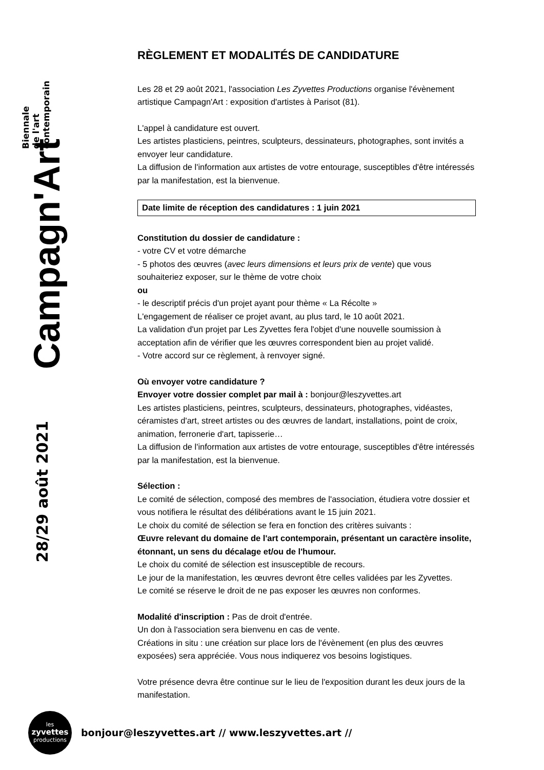Biennale
de l'art
contemporain
Campagn'Art
28/29 août 2021
RÈGLEMENT ET MODALITÉS DE CANDIDATURE
Les 28 et 29 août 2021, l'association Les Zyvettes Productions organise l'évènement artistique Campagn'Art : exposition d'artistes à Parisot (81).
L'appel à candidature est ouvert.
Les artistes plasticiens, peintres, sculpteurs, dessinateurs, photographes, sont invités a envoyer leur candidature.
La diffusion de l'information aux artistes de votre entourage, susceptibles d'être intéressés par la manifestation, est la bienvenue.
Date limite de réception des candidatures : 1 juin 2021
Constitution du dossier de candidature :
- votre CV et votre démarche
- 5 photos des œuvres (avec leurs dimensions et leurs prix de vente) que vous souhaiteriez exposer, sur le thème de votre choix
ou
- le descriptif précis d'un projet ayant pour thème « La Récolte »
L'engagement de réaliser ce projet avant, au plus tard, le 10 août 2021.
La validation d'un projet par Les Zyvettes fera l'objet d'une nouvelle soumission à acceptation afin de vérifier que les œuvres correspondent bien au projet validé.
- Votre accord sur ce règlement, à renvoyer signé.
Où envoyer votre candidature ?
Envoyer votre dossier complet par mail à : bonjour@leszyvettes.art
Les artistes plasticiens, peintres, sculpteurs, dessinateurs, photographes, vidéastes, céramistes d'art, street artistes ou des œuvres de landart, installations, point de croix, animation, ferronerie d'art, tapisserie…
La diffusion de l'information aux artistes de votre entourage, susceptibles d'être intéressés par la manifestation, est la bienvenue.
Sélection :
Le comité de sélection, composé des membres de l'association, étudiera votre dossier et vous notifiera le résultat des délibérations avant le 15 juin 2021.
Le choix du comité de sélection se fera en fonction des critères suivants :
Œuvre relevant du domaine de l'art contemporain, présentant un caractère insolite, étonnant, un sens du décalage et/ou de l'humour.
Le choix du comité de sélection est insusceptible de recours.
Le jour de la manifestation, les œuvres devront être celles validées par les Zyvettes.
Le comité se réserve le droit de ne pas exposer les œuvres non conformes.
Modalité d'inscription : Pas de droit d'entrée.
Un don à l'association sera bienvenu en cas de vente.
Créations in situ : une création sur place lors de l'évènement (en plus des œuvres exposées) sera appréciée. Vous nous indiquerez vos besoins logistiques.
Votre présence devra être continue sur le lieu de l'exposition durant les deux jours de la manifestation.
les
zyvettes
productions
bonjour@leszyvettes.art // www.leszyvettes.art //